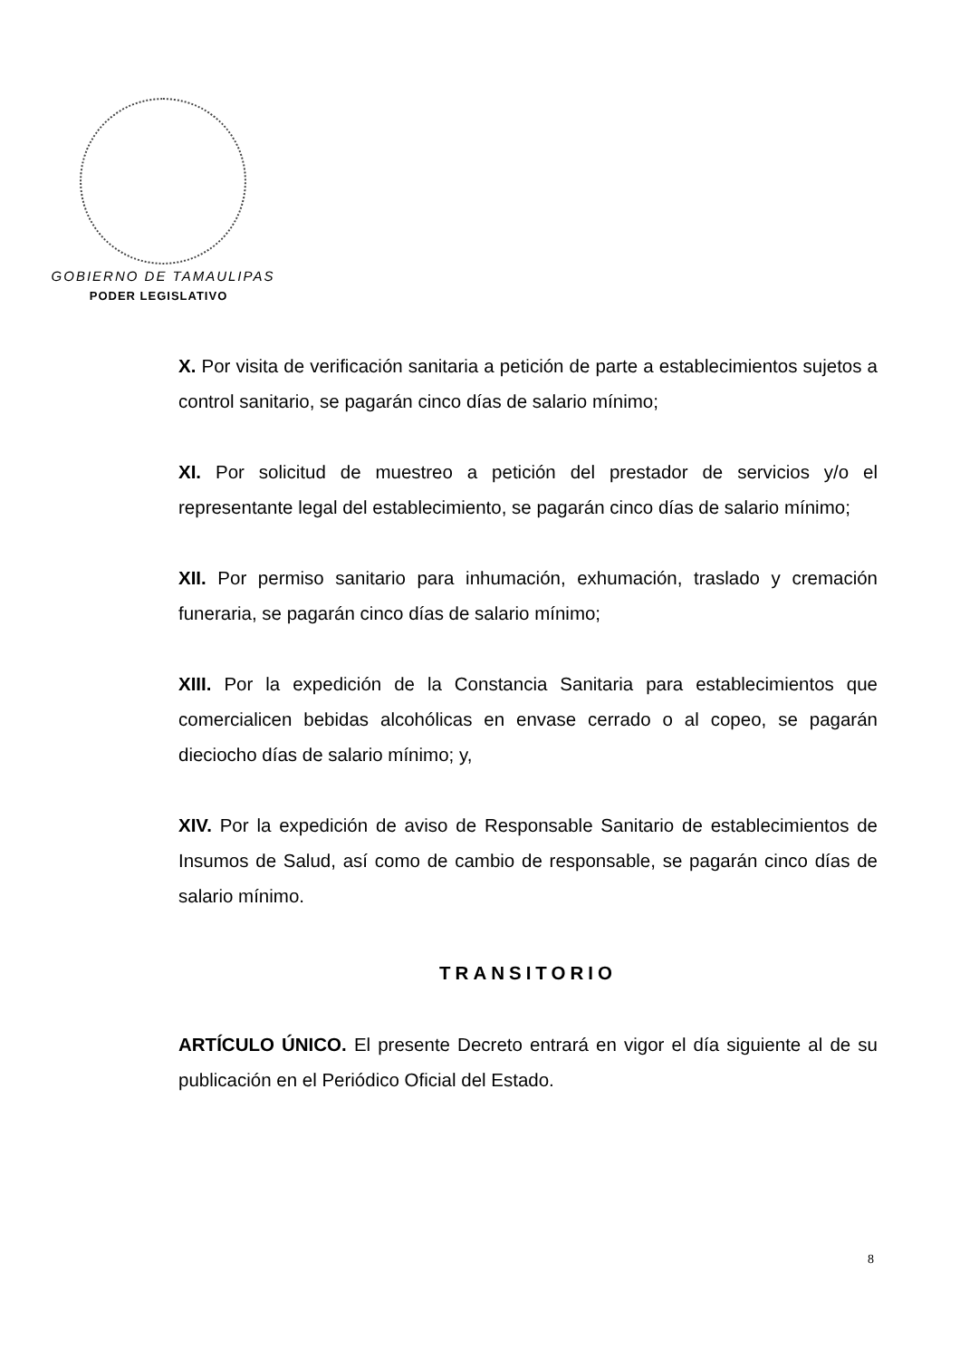GOBIERNO DE TAMAULIPAS
PODER LEGISLATIVO
X. Por visita de verificación sanitaria a petición de parte a establecimientos sujetos a control sanitario, se pagarán cinco días de salario mínimo;
XI. Por solicitud de muestreo a petición del prestador de servicios y/o el representante legal del establecimiento, se pagarán cinco días de salario mínimo;
XII. Por permiso sanitario para inhumación, exhumación, traslado y cremación funeraria, se pagarán cinco días de salario mínimo;
XIII. Por la expedición de la Constancia Sanitaria para establecimientos que comercialicen bebidas alcohólicas en envase cerrado o al copeo, se pagarán dieciocho días de salario mínimo; y,
XIV. Por la expedición de aviso de Responsable Sanitario de establecimientos de Insumos de Salud, así como de cambio de responsable, se pagarán cinco días de salario mínimo.
TRANSITORIO
ARTÍCULO ÚNICO. El presente Decreto entrará en vigor el día siguiente al de su publicación en el Periódico Oficial del Estado.
8